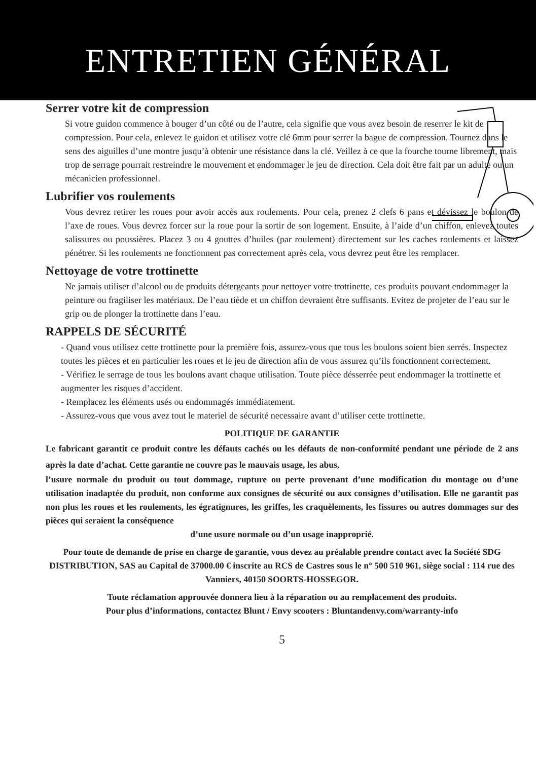ENTRETIEN GÉNÉRAL
Serrer votre kit de compression
Si votre guidon commence à bouger d’un côté ou de l’autre, cela signifie que vous avez besoin de reserrer le kit de compression. Pour cela, enlevez le guidon et utilisez votre clé 6mm pour serrer la bague de compression. Tournez dans le sens des aiguilles d’une montre jusqu’à obtenir une résistance dans la clé. Veillez à ce que la fourche tourne librement, mais trop de serrage pourrait restreindre le mouvement et endommager le jeu de direction. Cela doit être fait par un adulte ou un mécanicien professionnel.
Lubrifier vos roulements
Vous devrez retirer les roues pour avoir accès aux roulements. Pour cela, prenez 2 clefs 6 pans et dévissez le boulon de l’axe de roues. Vous devrez forcer sur la roue pour la sortir de son logement. Ensuite, à l’aide d’un chiffon, enlevez toutes salissures ou poussières. Placez 3 ou 4 gouttes d’huiles (par roulement) directement sur les caches roulements et laissez pénétrer. Si les roulements ne fonctionnent pas correctement après cela, vous devrez peut être les remplacer.
Nettoyage de votre trottinette
Ne jamais utiliser d’alcool ou de produits détergeants pour nettoyer votre trottinette, ces produits pouvant endommager la peinture ou fragiliser les matériaux. De l’eau tiède et un chiffon devraient être suffisants. Evitez de projeter de l’eau sur le grip ou de plonger la trottinette dans l’eau.
RAPPELS DE SÉCURITÉ
- Quand vous utilisez cette trottinette pour la première fois, assurez-vous que tous les boulons soient bien serrés. Inspectez toutes les pièces et en particulier les roues et le jeu de direction afin de vous assurez qu’ils fonctionnent correctement.
- Vérifiez le serrage de tous les boulons avant chaque utilisation. Toute pièce désserrée peut endommager la trottinette et augmenter les risques d’accident.
- Remplacez les éléments usés ou endommagés immédiatement.
- Assurez-vous que vous avez tout le materiel de sécurité necessaire avant d’utiliser cette trottinette.
POLITIQUE DE GARANTIE
Le fabricant garantit ce produit contre les défauts cachés ou les défauts de non-conformité pendant une période de 2 ans après la date d’achat. Cette garantie ne couvre pas le mauvais usage, les abus,
l’usure normale du produit ou tout dommage, rupture ou perte provenant d’une modification du montage ou d’une utilisation inadaptée du produit, non conforme aux consignes de sécurité ou aux consignes d’utilisation. Elle ne garantit pas non plus les roues et les roulements, les égratignures, les griffes, les craquèlements, les fissures ou autres dommages sur des pièces qui seraient la conséquence
d’une usure normale ou d’un usage inapproprié.
Pour toute de demande de prise en charge de garantie, vous devez au préalable prendre contact avec la Société SDG DISTRIBUTION, SAS au Capital de 37000.00 € inscrite au RCS de Castres sous le n° 500 510 961, siège social : 114 rue des Vanniers, 40150 SOORTS-HOSSEGOR.
Toute réclamation approuvée donnera lieu à la réparation ou au remplacement des produits.
Pour plus d’informations, contactez Blunt / Envy scooters : Bluntandenvy.com/warranty-info
5